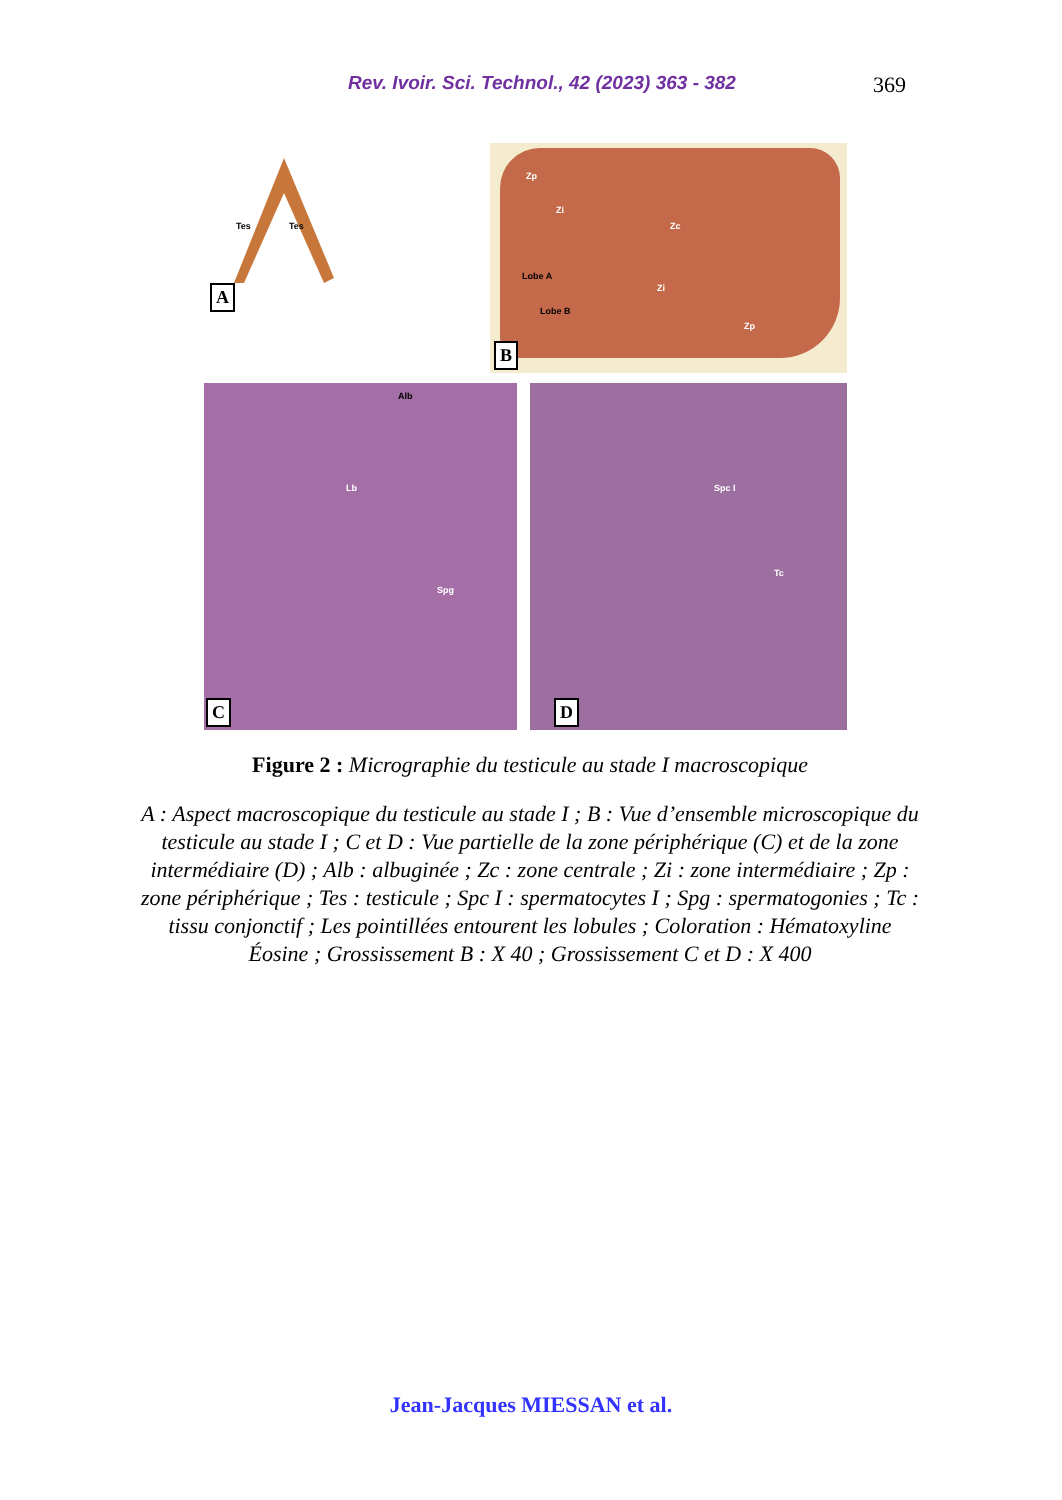Rev. Ivoir. Sci. Technol., 42 (2023) 363 - 382 369
Tes Tes
A
Lobe A
Lobe B
Zp
Zi
Zc
Zi
Zp
B
Alb
Lb
Spg
C
Spc I
Tc
D
Figure 2 : Micrographie du testicule au stade I macroscopique
A : Aspect macroscopique du testicule au stade I ; B : Vue d’ensemble microscopique du testicule au stade I ; C et D : Vue partielle de la zone périphérique (C) et de la zone intermédiaire (D) ; Alb : albuginée ; Zc : zone centrale ; Zi : zone intermédiaire ; Zp : zone périphérique ; Tes : testicule ; Spc I : spermatocytes I ; Spg : spermatogonies ; Tc : tissu conjonctif ; Les pointillées entourent les lobules ; Coloration : Hématoxyline Éosine ; Grossissement B : X 40 ; Grossissement C et D : X 400
Jean-Jacques MIESSAN et al.